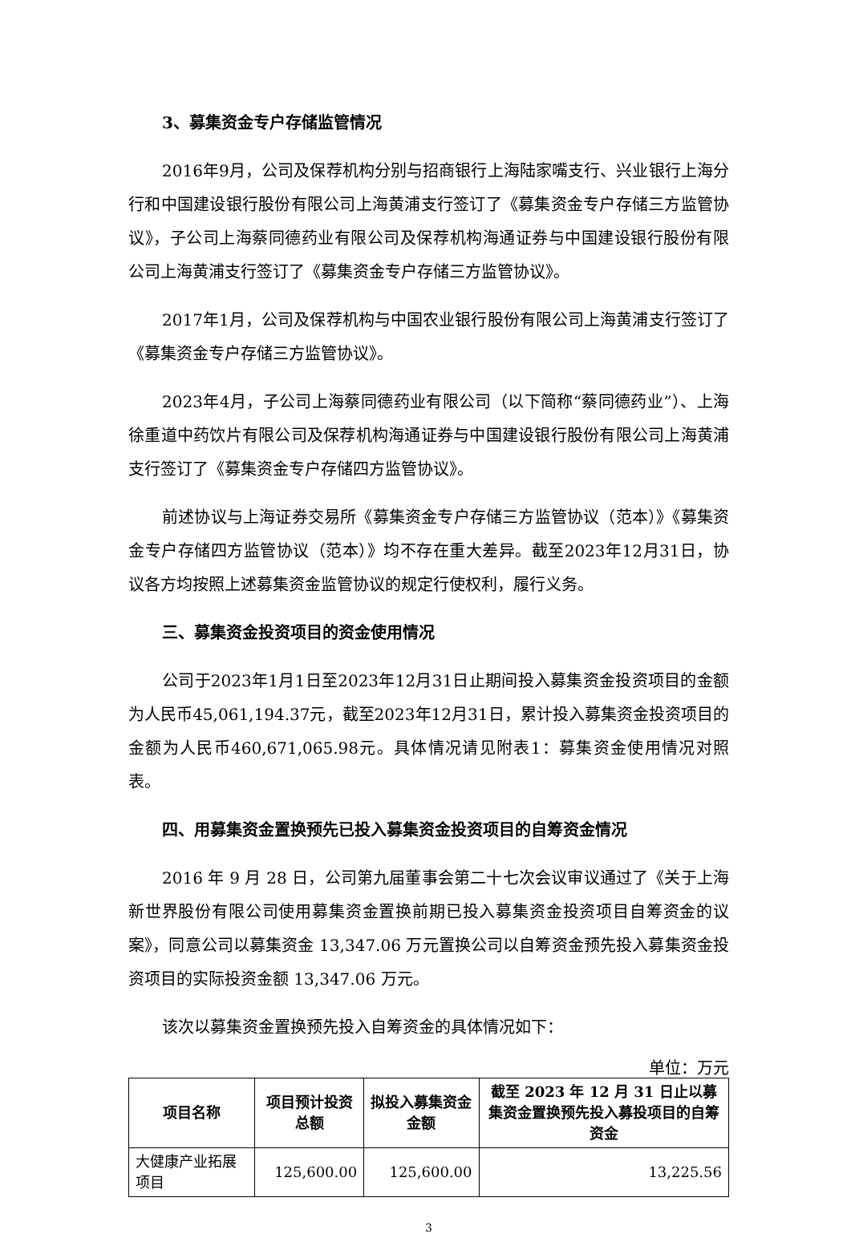3、募集资金专户存储监管情况
2016年9月，公司及保荐机构分别与招商银行上海陆家嘴支行、兴业银行上海分行和中国建设银行股份有限公司上海黄浦支行签订了《募集资金专户存储三方监管协议》，子公司上海蔡同德药业有限公司及保荐机构海通证券与中国建设银行股份有限公司上海黄浦支行签订了《募集资金专户存储三方监管协议》。
2017年1月，公司及保荐机构与中国农业银行股份有限公司上海黄浦支行签订了《募集资金专户存储三方监管协议》。
2023年4月，子公司上海蔡同德药业有限公司（以下简称“蔡同德药业”）、上海徐重道中药饮片有限公司及保荐机构海通证券与中国建设银行股份有限公司上海黄浦支行签订了《募集资金专户存储四方监管协议》。
前述协议与上海证券交易所《募集资金专户存储三方监管协议（范本）》《募集资金专户存储四方监管协议（范本）》均不存在重大差异。截至2023年12月31日，协议各方均按照上述募集资金监管协议的规定行使权利，履行义务。
三、募集资金投资项目的资金使用情况
公司于2023年1月1日至2023年12月31日止期间投入募集资金投资项目的金额为人民币45,061,194.37元，截至2023年12月31日，累计投入募集资金投资项目的金额为人民币460,671,065.98元。具体情况请见附表1：募集资金使用情况对照表。
四、用募集资金置换预先已投入募集资金投资项目的自筹资金情况
2016 年 9 月 28 日，公司第九届董事会第二十七次会议审议通过了《关于上海新世界股份有限公司使用募集资金置换前期已投入募集资金投资项目自筹资金的议案》，同意公司以募集资金 13,347.06 万元置换公司以自筹资金预先投入募集资金投资项目的实际投资金额 13,347.06 万元。
该次以募集资金置换预先投入自筹资金的具体情况如下：
单位：万元
| 项目名称 | 项目预计投资总额 | 拟投入募集资金金额 | 截至 2023 年 12 月 31 日止以募集资金置换预先投入募投项目的自筹资金 |
| --- | --- | --- | --- |
| 大健康产业拓展项目 | 125,600.00 | 125,600.00 | 13,225.56 |
3